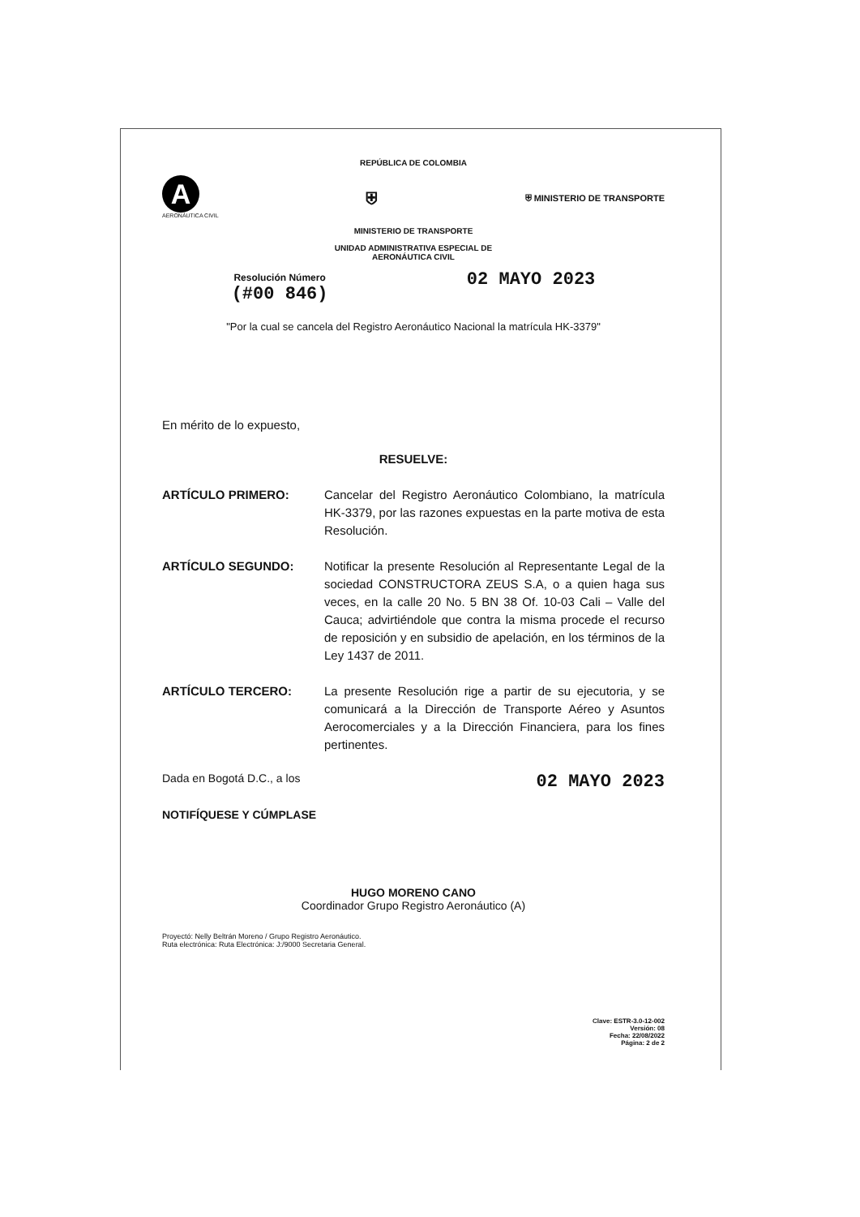REPÚBLICA DE COLOMBIA
A
AERONÁUTICA CIVIL
⛨
⛨ MINISTERIO DE TRANSPORTE
MINISTERIO DE TRANSPORTE
UNIDAD ADMINISTRATIVA ESPECIAL DE
AERONÁUTICA CIVIL
Resolución Número
(#00 846)
02 MAYO 2023
"Por la cual se cancela del Registro Aeronáutico Nacional la matrícula HK-3379"
En mérito de lo expuesto,
RESUELVE:
ARTÍCULO PRIMERO: Cancelar del Registro Aeronáutico Colombiano, la matrícula HK-3379, por las razones expuestas en la parte motiva de esta Resolución.
ARTÍCULO SEGUNDO: Notificar la presente Resolución al Representante Legal de la sociedad CONSTRUCTORA ZEUS S.A, o a quien haga sus veces, en la calle 20 No. 5 BN 38 Of. 10-03 Cali – Valle del Cauca; advirtiéndole que contra la misma procede el recurso de reposición y en subsidio de apelación, en los términos de la Ley 1437 de 2011.
ARTÍCULO TERCERO: La presente Resolución rige a partir de su ejecutoria, y se comunicará a la Dirección de Transporte Aéreo y Asuntos Aerocomerciales y a la Dirección Financiera, para los fines pertinentes.
Dada en Bogotá D.C., a los 02 MAYO 2023
NOTIFÍQUESE Y CÚMPLASE
HUGO MORENO CANO
Coordinador Grupo Registro Aeronáutico (A)
Proyectó: Nelly Beltrán Moreno / Grupo Registro Aeronáutico.
Ruta electrónica: Ruta Electrónica: J:/9000 Secretaria General.
Clave: ESTR-3.0-12-002
Versión: 08
Fecha: 22/08/2022
Página: 2 de 2